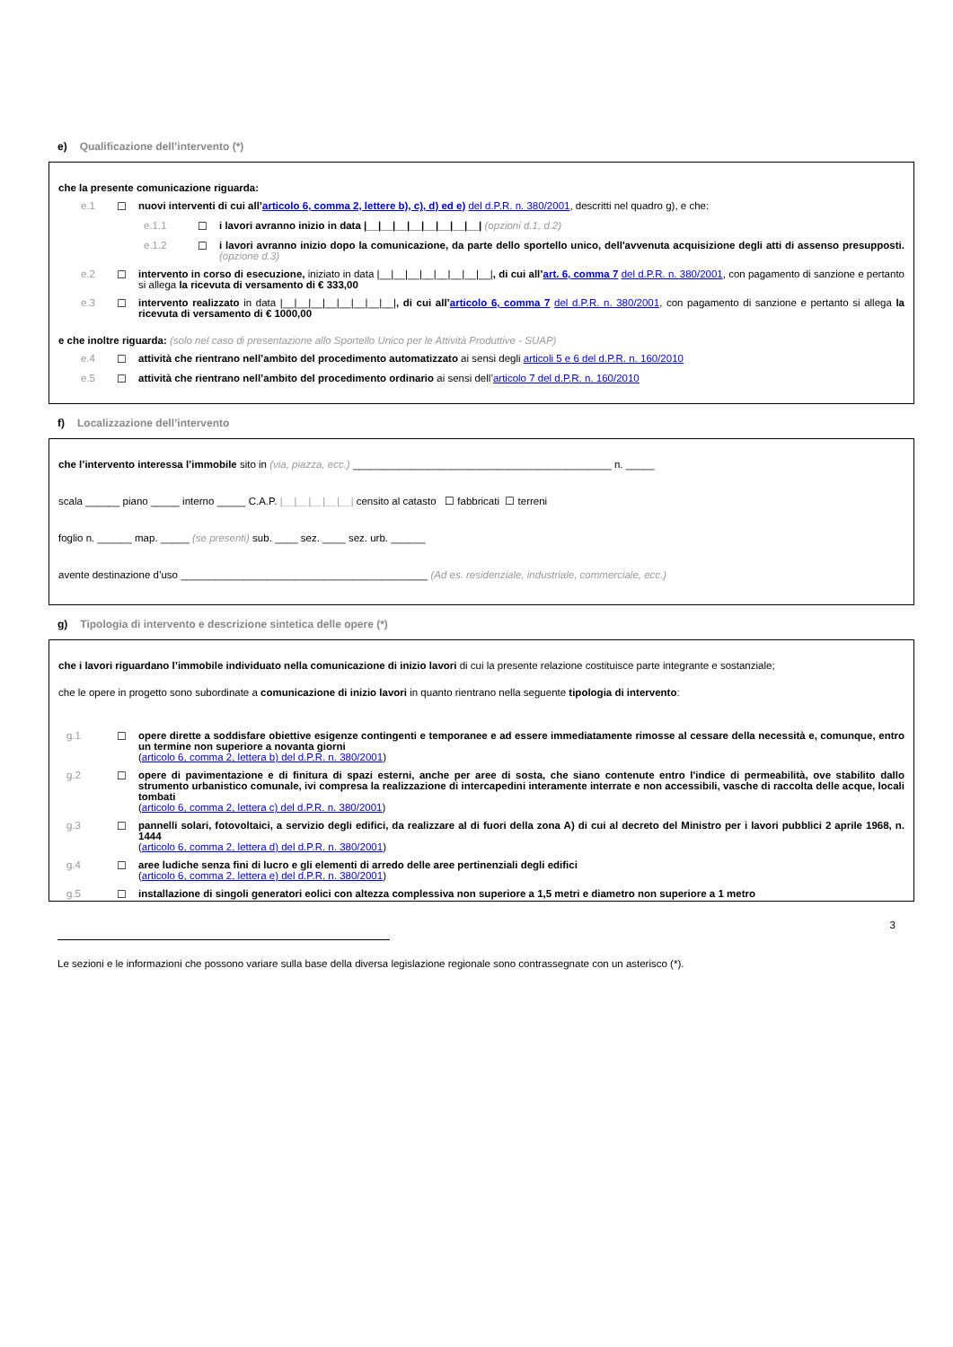e) Qualificazione dell’intervento (*)
che la presente comunicazione riguarda:
e.1 ☐ nuovi interventi di cui all’articolo 6, comma 2, lettere b), c), d) ed e) del d.P.R. n. 380/2001, descritti nel quadro g), e che:
e.1.1 ☐ i lavori avranno inizio in data |__|__|__|__|__|__|__|__| (opzioni d.1, d.2)
e.1.2 ☐ i lavori avranno inizio dopo la comunicazione, da parte dello sportello unico, dell'avvenuta acquisizione degli atti di assenso presupposti. (opzione d.3)
e.2 ☐ intervento in corso di esecuzione, iniziato in data |__|__|__|__|__|__|__|__|, di cui all’art. 6, comma 7 del d.P.R. n. 380/2001, con pagamento di sanzione e pertanto si allega la ricevuta di versamento di € 333,00
e.3 ☐ intervento realizzato in data |__|__|__|__|__|__|__|__|, di cui all’articolo 6, comma 7 del d.P.R. n. 380/2001, con pagamento di sanzione e pertanto si allega la ricevuta di versamento di € 1000,00
e che inoltre riguarda: (solo nel caso di presentazione allo Sportello Unico per le Attività Produttive - SUAP)
e.4 ☐ attività che rientrano nell’ambito del procedimento automatizzato ai sensi degli articoli 5 e 6 del d.P.R. n. 160/2010
e.5 ☐ attività che rientrano nell’ambito del procedimento ordinario ai sensi dell’articolo 7 del d.P.R. n. 160/2010
f) Localizzazione dell’intervento
che l’intervento interessa l’immobile sito in (via, piazza, ecc.) _____________________________________________ n. _____
scala ______ piano _____ interno _____ C.A.P. |__|__|__|__|__| censito al catasto ☐ fabbricati ☐ terreni
foglio n. ______ map. _____ (se presenti) sub. ____ sez. ____ sez. urb. ______
avente destinazione d’uso ___________________________________________ (Ad es. residenziale, industriale, commerciale, ecc.)
g) Tipologia di intervento e descrizione sintetica delle opere (*)
che i lavori riguardano l’immobile individuato nella comunicazione di inizio lavori di cui la presente relazione costituisce parte integrante e sostanziale;
che le opere in progetto sono subordinate a comunicazione di inizio lavori in quanto rientrano nella seguente tipologia di intervento:
g.1 ☐ opere dirette a soddisfare obiettive esigenze contingenti e temporanee e ad essere immediatamente rimosse al cessare della necessità e, comunque, entro un termine non superiore a novanta giorni
(articolo 6, comma 2, lettera b) del d.P.R. n. 380/2001)
g.2 ☐ opere di pavimentazione e di finitura di spazi esterni, anche per aree di sosta, che siano contenute entro l'indice di permeabilità, ove stabilito dallo strumento urbanistico comunale, ivi compresa la realizzazione di intercapedini interamente interrate e non accessibili, vasche di raccolta delle acque, locali tombati
(articolo 6, comma 2, lettera c) del d.P.R. n. 380/2001)
g.3 ☐ pannelli solari, fotovoltaici, a servizio degli edifici, da realizzare al di fuori della zona A) di cui al decreto del Ministro per i lavori pubblici 2 aprile 1968, n. 1444
(articolo 6, comma 2, lettera d) del d.P.R. n. 380/2001)
g.4 ☐ aree ludiche senza fini di lucro e gli elementi di arredo delle aree pertinenziali degli edifici
(articolo 6, comma 2, lettera e) del d.P.R. n. 380/2001)
g.5 ☐ installazione di singoli generatori eolici con altezza complessiva non superiore a 1,5 metri e diametro non superiore a 1 metro
3
Le sezioni e le informazioni che possono variare sulla base della diversa legislazione regionale sono contrassegnate con un asterisco (*).